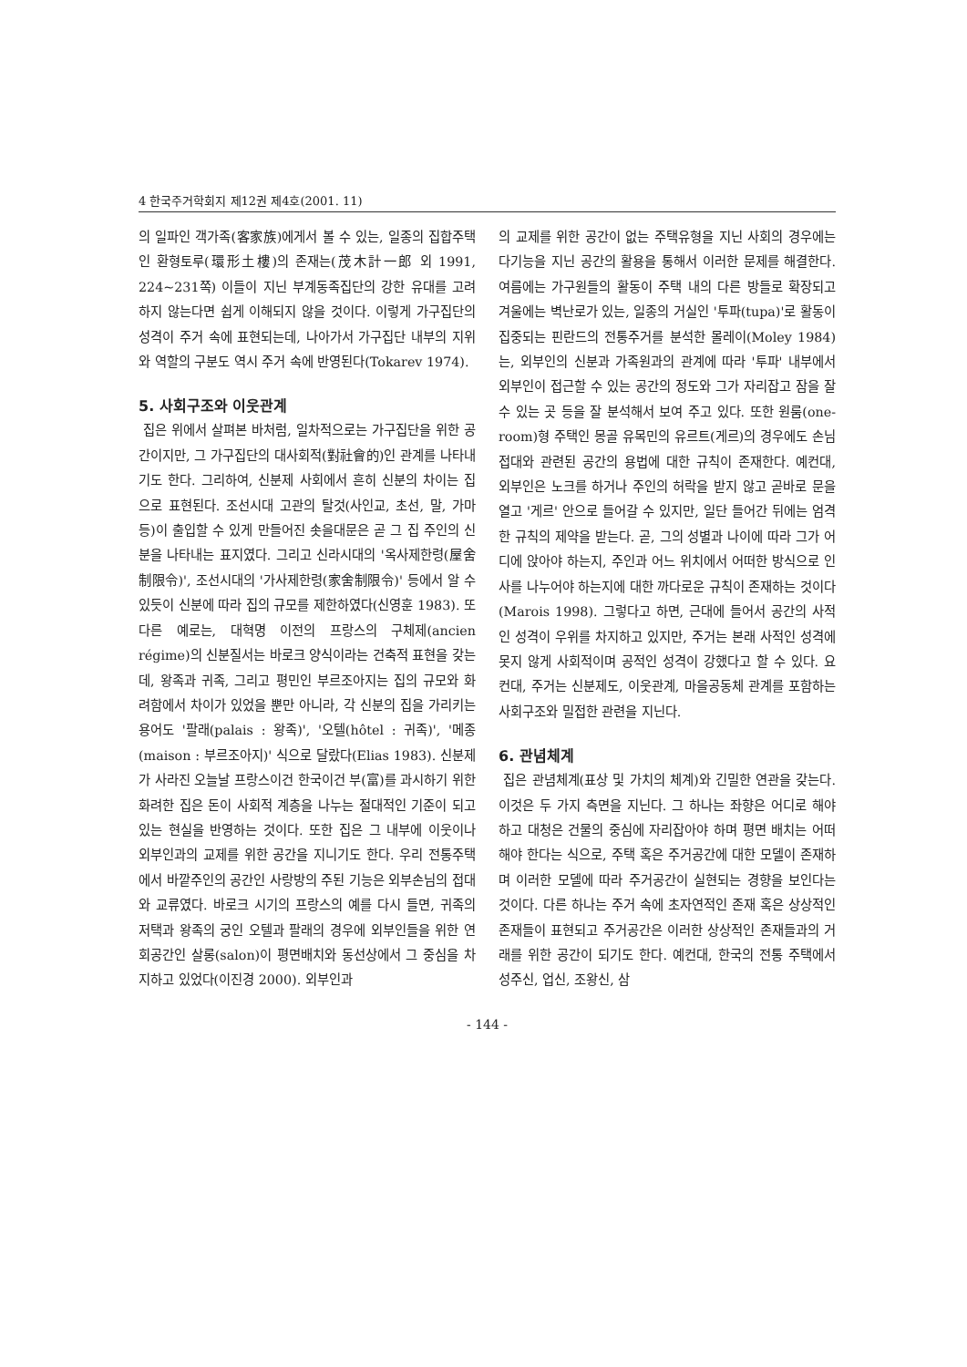4 한국주거학회지 제12권 제4호(2001. 11)
의 일파인 객가족(客家族)에게서 볼 수 있는, 일종의 집합주택인 환형토루(環形土樓)의 존재는(茂木計一郎 외 1991, 224~231쪽) 이들이 지닌 부계동족집단의 강한 유대를 고려하지 않는다면 쉽게 이해되지 않을 것이다. 이렇게 가구집단의 성격이 주거 속에 표현되는데, 나아가서 가구집단 내부의 지위와 역할의 구분도 역시 주거 속에 반영된다(Tokarev 1974).
5. 사회구조와 이웃관계
집은 위에서 살펴본 바처럼, 일차적으로는 가구집단을 위한 공간이지만, 그 가구집단의 대사회적(對社會的)인 관계를 나타내기도 한다. 그리하여, 신분제 사회에서 흔히 신분의 차이는 집으로 표현된다. 조선시대 고관의 탈것(사인교, 초선, 말, 가마 등)이 출입할 수 있게 만들어진 솟을대문은 곧 그 집 주인의 신분을 나타내는 표지였다. 그리고 신라시대의 '옥사제한령(屋舍制限令)', 조선시대의 '가사제한령(家舍制限令)' 등에서 알 수 있듯이 신분에 따라 집의 규모를 제한하였다(신영훈 1983). 또 다른 예로는, 대혁명 이전의 프랑스의 구체제(ancien régime)의 신분질서는 바로크 양식이라는 건축적 표현을 갖는데, 왕족과 귀족, 그리고 평민인 부르조아지는 집의 규모와 화려함에서 차이가 있었을 뿐만 아니라, 각 신분의 집을 가리키는 용어도 '팔래(palais : 왕족)', '오텔(hôtel : 귀족)', '메종(maison : 부르조아지)' 식으로 달랐다(Elias 1983). 신분제가 사라진 오늘날 프랑스이건 한국이건 부(富)를 과시하기 위한 화려한 집은 돈이 사회적 계층을 나누는 절대적인 기준이 되고 있는 현실을 반영하는 것이다. 또한 집은 그 내부에 이웃이나 외부인과의 교제를 위한 공간을 지니기도 한다. 우리 전통주택에서 바깥주인의 공간인 사랑방의 주된 기능은 외부손님의 접대와 교류였다. 바로크 시기의 프랑스의 예를 다시 들면, 귀족의 저택과 왕족의 궁인 오텔과 팔래의 경우에 외부인들을 위한 연회공간인 살롱(salon)이 평면배치와 동선상에서 그 중심을 차지하고 있었다(이진경 2000). 외부인과
의 교제를 위한 공간이 없는 주택유형을 지닌 사회의 경우에는 다기능을 지닌 공간의 활용을 통해서 이러한 문제를 해결한다. 여름에는 가구원들의 활동이 주택 내의 다른 방들로 확장되고 겨울에는 벽난로가 있는, 일종의 거실인 '투파(tupa)'로 활동이 집중되는 핀란드의 전통주거를 분석한 몰레이(Moley 1984)는, 외부인의 신분과 가족원과의 관계에 따라 '투파' 내부에서 외부인이 접근할 수 있는 공간의 정도와 그가 자리잡고 잠을 잘 수 있는 곳 등을 잘 분석해서 보여 주고 있다. 또한 원룸(one-room)형 주택인 몽골 유목민의 유르트(게르)의 경우에도 손님 접대와 관련된 공간의 용법에 대한 규칙이 존재한다. 예컨대, 외부인은 노크를 하거나 주인의 허락을 받지 않고 곧바로 문을 열고 '게르' 안으로 들어갈 수 있지만, 일단 들어간 뒤에는 엄격한 규칙의 제약을 받는다. 곧, 그의 성별과 나이에 따라 그가 어디에 앉아야 하는지, 주인과 어느 위치에서 어떠한 방식으로 인사를 나누어야 하는지에 대한 까다로운 규칙이 존재하는 것이다(Marois 1998). 그렇다고 하면, 근대에 들어서 공간의 사적인 성격이 우위를 차지하고 있지만, 주거는 본래 사적인 성격에 못지 않게 사회적이며 공적인 성격이 강했다고 할 수 있다. 요컨대, 주거는 신분제도, 이웃관계, 마을공동체 관계를 포함하는 사회구조와 밀접한 관련을 지닌다.
6. 관념체계
집은 관념체계(표상 및 가치의 체계)와 긴밀한 연관을 갖는다. 이것은 두 가지 측면을 지닌다. 그 하나는 좌향은 어디로 해야 하고 대청은 건물의 중심에 자리잡아야 하며 평면 배치는 어떠해야 한다는 식으로, 주택 혹은 주거공간에 대한 모델이 존재하며 이러한 모델에 따라 주거공간이 실현되는 경향을 보인다는 것이다. 다른 하나는 주거 속에 초자연적인 존재 혹은 상상적인 존재들이 표현되고 주거공간은 이러한 상상적인 존재들과의 거래를 위한 공간이 되기도 한다. 예컨대, 한국의 전통 주택에서 성주신, 업신, 조왕신, 삼
- 144 -